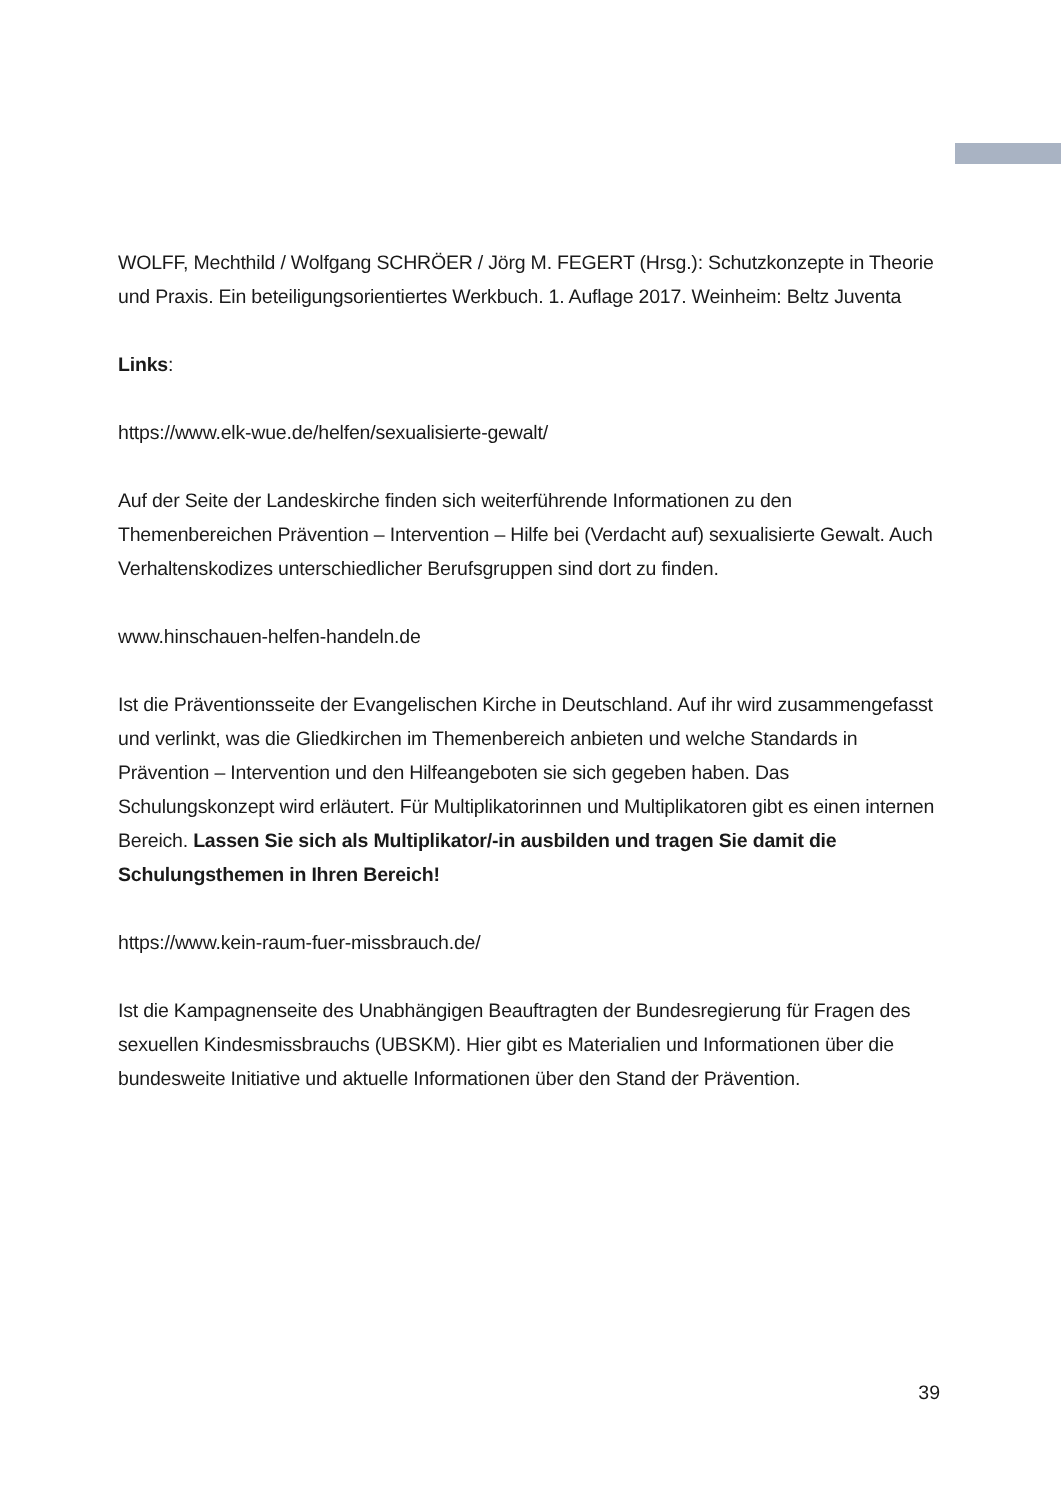WOLFF, Mechthild / Wolfgang SCHRÖER / Jörg M. FEGERT (Hrsg.): Schutzkonzepte in Theorie und Praxis. Ein beteiligungsorientiertes Werkbuch. 1. Auflage 2017. Weinheim: Beltz Juventa
Links:
https://www.elk-wue.de/helfen/sexualisierte-gewalt/
Auf der Seite der Landeskirche finden sich weiterführende Informationen zu den Themenbereichen Prävention – Intervention – Hilfe bei (Verdacht auf) sexualisierte Gewalt. Auch Verhaltenskodizes unterschiedlicher Berufsgruppen sind dort zu finden.
www.hinschauen-helfen-handeln.de
Ist die Präventionsseite der Evangelischen Kirche in Deutschland. Auf ihr wird zusammengefasst und verlinkt, was die Gliedkirchen im Themenbereich anbieten und welche Standards in Prävention – Intervention und den Hilfeangeboten sie sich gegeben haben. Das Schulungskonzept wird erläutert. Für Multiplikatorinnen und Multiplikatoren gibt es einen internen Bereich. Lassen Sie sich als Multiplikator/-in ausbilden und tragen Sie damit die Schulungsthemen in Ihren Bereich!
https://www.kein-raum-fuer-missbrauch.de/
Ist die Kampagnenseite des Unabhängigen Beauftragten der Bundesregierung für Fragen des sexuellen Kindesmissbrauchs (UBSKM). Hier gibt es Materialien und Informationen über die bundesweite Initiative und aktuelle Informationen über den Stand der Prävention.
39